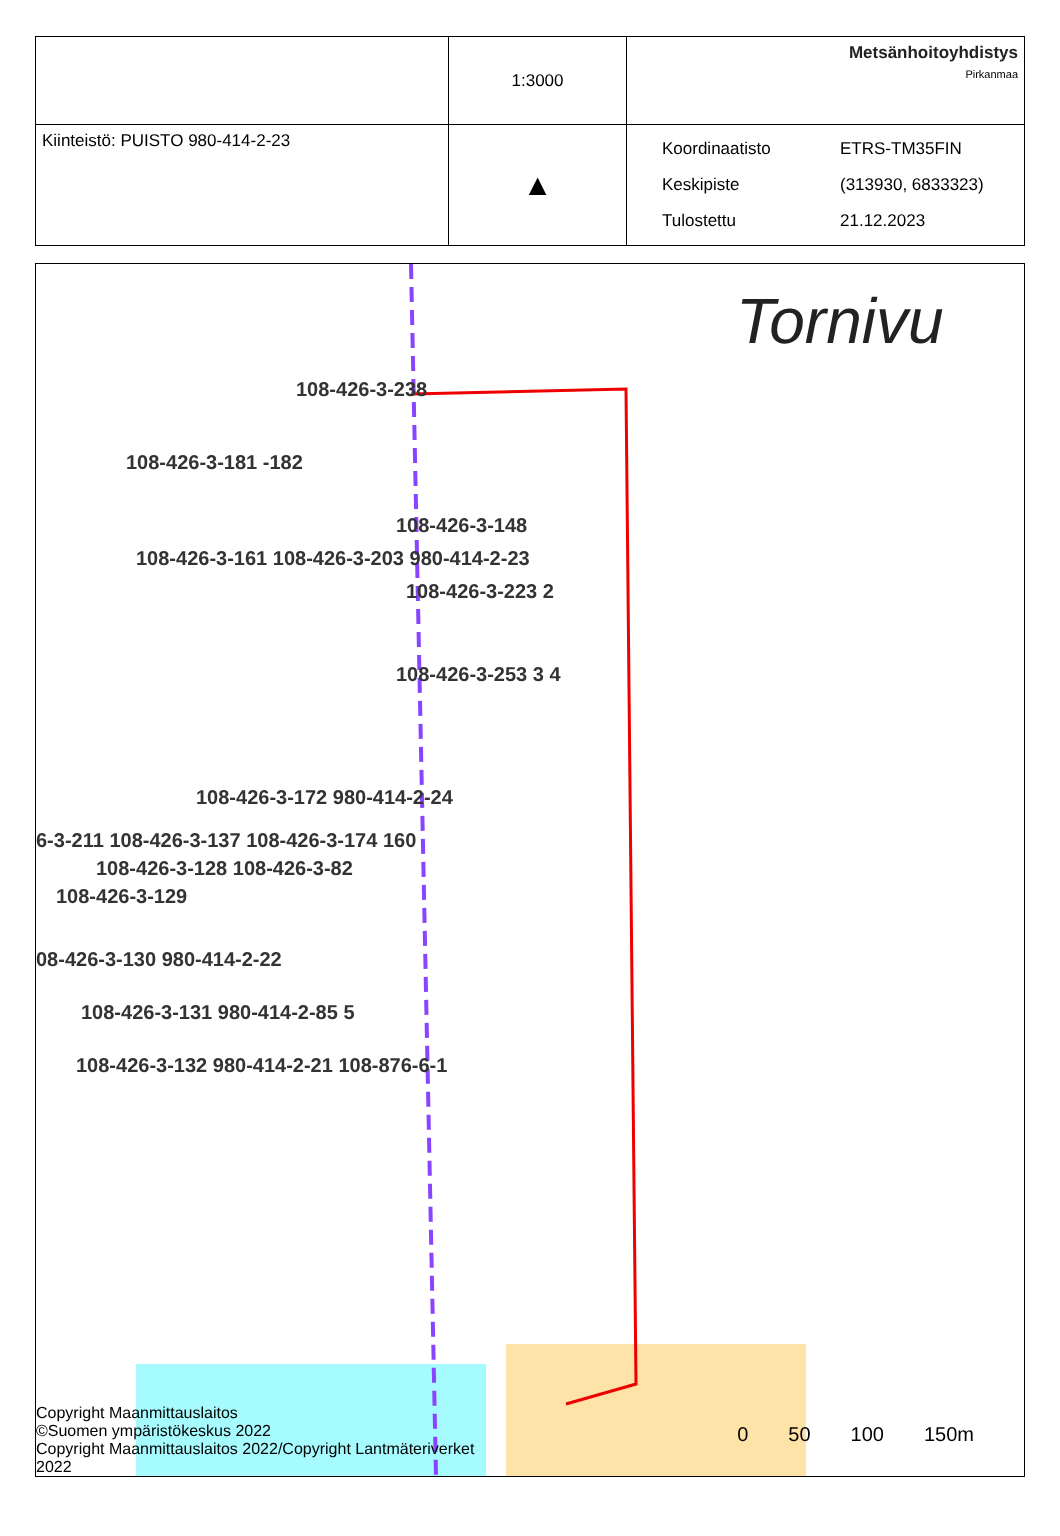| | 1:3000 | Metsänhoitoyhdistys Pirkanmaa |
| Kiinteistö: PUISTO 980-414-2-23 | ▲ | Koordinaatisto ETRS-TM35FIN Keskipiste (313930, 6833323) Tulostettu 21.12.2023 |
Tornivu
108-426-3-238
108-426-3-181 -182
108-426-3-148
108-426-3-161 108-426-3-203 980-414-2-23
108-426-3-223 2
108-426-3-253 3 4
108-426-3-172 980-414-2-24
6-3-211 108-426-3-137 108-426-3-174 160
108-426-3-128 108-426-3-82
108-426-3-129
08-426-3-130 980-414-2-22
108-426-3-131 980-414-2-85 5
108-426-3-132 980-414-2-21 108-876-6-1
Copyright Maanmittauslaitos
©Suomen ympäristökeskus 2022
Copyright Maanmittauslaitos 2022/Copyright Lantmäteriverket
2022
0 50 100 150m